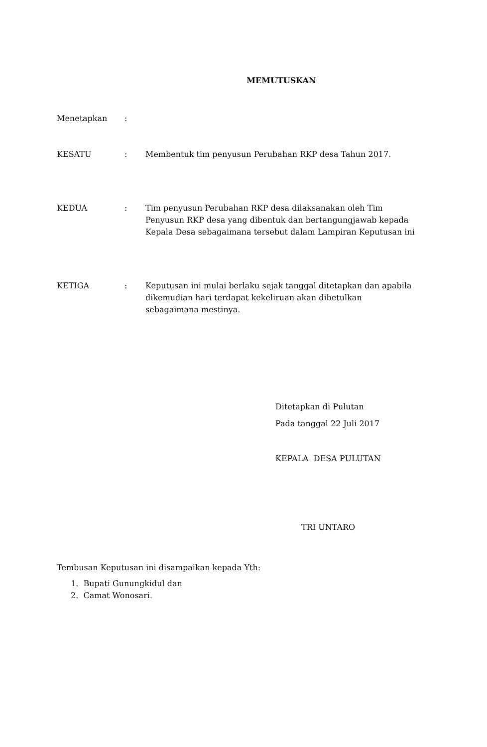MEMUTUSKAN
Menetapkan :
KESATU : Membentuk tim penyusun Perubahan RKP desa Tahun 2017.
KEDUA : Tim penyusun Perubahan RKP desa dilaksanakan oleh Tim Penyusun RKP desa yang dibentuk dan bertangungjawab kepada Kepala Desa sebagaimana tersebut dalam Lampiran Keputusan ini
KETIGA : Keputusan ini mulai berlaku sejak tanggal ditetapkan dan apabila dikemudian hari terdapat kekeliruan akan dibetulkan sebagaimana mestinya.
Ditetapkan di Pulutan
Pada tanggal 22 Juli 2017
KEPALA DESA PULUTAN
TRI UNTARO
Tembusan Keputusan ini disampaikan kepada Yth:
1. Bupati Gunungkidul dan
2. Camat Wonosari.